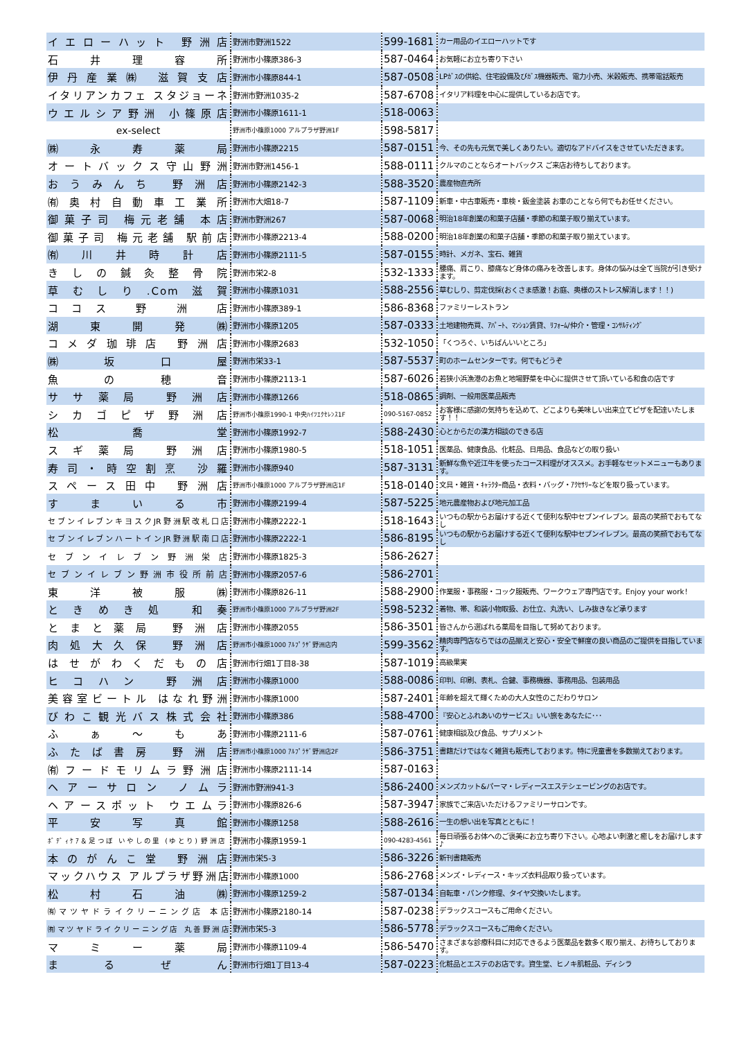| イエローハット 野洲店 | 野洲市野洲1522 | 599-1681 | カー用品のイエローハットです |
| 石 井 理 容 所 | 野洲市小篠原386-3 | 587-0464 | お気軽にお立ち寄り下さい |
| 伊丹産業㈱ 滋賀支店 | 野洲市小篠原844-1 | 587-0508 | LPｶﾞｽの供給、住宅設備及びｶﾞｽ機器販売、電力小売、米穀販売、携帯電話販売 |
| イタリアンカフェ スタジョーネ | 野洲市野洲1035-2 | 587-6708 | イタリア料理を中心に提供しているお店です。 |
| ウエルシア野洲 小篠原店 | 野洲市小篠原1611-1 | 518-0063 | |
| ex-select | 野洲市小篠原1000 アルプラザ野洲1F | 598-5817 | |
| ㈱ 永 寿 薬 局 | 野洲市小篠原2215 | 587-0151 | 今、その先も元気で美しくありたい。適切なアドバイスをさせていただきます。 |
| オートバックス守山野洲 | 野洲市野洲1456-1 | 588-0111 | クルマのことならオートバックス ご来店お待ちしております。 |
| おうみんち 野洲店 | 野洲市小篠原2142-3 | 588-3520 | 農産物直売所 |
| ㈲奥村自動車工業所 | 野洲市大畑18-7 | 587-1109 | 新車・中古車販売・車検・鈑金塗装 お車のことなら何でもお任せください。 |
| 御菓子司 梅元老舗 本店 | 野洲市野洲267 | 587-0068 | 明治18年創業の和菓子店舗・季節の和菓子取り揃えています。 |
| 御菓子司 梅元老舗 駅前店 | 野洲市小篠原2213-4 | 588-0200 | 明治18年創業の和菓子店舗・季節の和菓子取り揃えています。 |
| ㈲ 川 井 時 計 店 | 野洲市小篠原2111-5 | 587-0155 | 時計、メガネ、宝石、雑貨 |
| きしの鍼灸整骨院 | 野洲市栄2-8 | 532-1333 | 腰痛、肩こり、膝痛など身体の痛みを改善します。身体の悩みは全て当院が引き受けます。 |
| 草むしり.Com滋賀 | 野洲市小篠原1031 | 588-2556 | 草むしり、剪定伐採(おくさま感激！お庭、奥様のストレス解消します！！) |
| ココス 野 洲 店 | 野洲市小篠原389-1 | 586-8368 | ファミリーレストラン |
| 湖 東 開 発 ㈱ | 野洲市小篠原1205 | 587-0333 | 土地建物売買、ｱﾊﾟｰﾄ、ﾏﾝｼｮﾝ賃貸、ﾘﾌｫｰﾑ/仲介・管理・ｺﾝｻﾙﾃｨﾝｸﾞ |
| コメダ珈琲店 野洲店 | 野洲市小篠原2683 | 532-1050 | 「くつろぐ、いちばんいいところ」 |
| ㈱ 坂 口 屋 | 野洲市栄33-1 | 587-5537 | 町のホームセンターです。何でもどうぞ |
| 魚 の 穂 音 | 野洲市小篠原2113-1 | 587-6026 | 若狭小浜漁港のお魚と地場野菜を中心に提供させて頂いている和食の店です |
| ササ薬局 野洲店 | 野洲市小篠原1266 | 518-0865 | 調剤、一般用医薬品販売 |
| シカゴピザ野洲店 | 野洲市小篠原1990-1 中央ﾊｲﾂｴｸｾﾚﾝｽ1F | 090-5167-0852 | お客様に感謝の気持ちを込めて、どこよりも美味しい出来立てピザを配達いたします！！ |
| 松 喬 堂 | 野洲市小篠原1992-7 | 588-2430 | 心とからだの漢方相談のできる店 |
| スギ薬局 野洲店 | 野洲市小篠原1980-5 | 518-1051 | 医薬品、健康食品、化粧品、日用品、食品などの取り扱い |
| 寿司・時空割烹 沙羅 | 野洲市小篠原940 | 587-3131 | 新鮮な魚や近江牛を使ったコース料理がオススメ。お手軽なセットメニューもあります。 |
| スペース田中 野洲店 | 野洲市小篠原1000 アルプラザ野洲店1F | 518-0140 | 文具・雑貨・ｷｬﾗｸﾀｰ商品・衣料・バッグ・ｱｸｾｻﾘｰなどを取り扱っています。 |
| す ま い る 市 | 野洲市小篠原2199-4 | 587-5225 | 地元農産物および地元加工品 |
| セブンイレブンキヨスクJR野洲駅改札口店 | 野洲市小篠原2222-1 | 518-1643 | いつもの駅からお届けする近くて便利な駅中セブンイレブン。最高の笑顔でおもてなし |
| セブンイレブンハートインJR野洲駅南口店 | 野洲市小篠原2222-1 | 586-8195 | いつもの駅からお届けする近くて便利な駅中セブンイレブン。最高の笑顔でおもてなし |
| セブンイレブン野洲栄店 | 野洲市小篠原1825-3 | 586-2627 | |
| セブンイレブン野洲市役所前店 | 野洲市小篠原2057-6 | 586-2701 | |
| 東 洋 被 服 ㈱ | 野洲市小篠原826-11 | 588-2900 | 作業服・事務服・コック服販売、ワークウェア専門店です。Enjoy your work！ |
| ときめき処 和奏 | 野洲市小篠原1000 アルプラザ野洲2F | 598-5232 | 着物、帯、和装小物取扱、お仕立、丸洗い、しみ抜きなど承ります |
| とまと薬局 野洲店 | 野洲市小篠原2055 | 586-3501 | 皆さんから選ばれる薬局を目指して努めております。 |
| 肉処大久保 野洲店 | 野洲市小篠原1000 ｱﾙﾌﾟﾗｻﾞ野洲店内 | 599-3562 | 精肉専門店ならではの品揃えと安心・安全で鮮度の良い商品のご提供を目指しています。 |
| はせがわくだもの店 | 野洲市行畑1丁目8-38 | 587-1019 | 高級果実 |
| ヒコハン 野洲店 | 野洲市小篠原1000 | 588-0086 | 印判、印刷、表札、合鍵、事務機器、事務用品、包装用品 |
| 美容室ビートル はなれ野洲 | 野洲市小篠原1000 | 587-2401 | 年齢を超えて輝くための大人女性のこだわりサロン |
| びわこ観光バス株式会社 | 野洲市小篠原386 | 588-4700 | 『安心とふれあいのサービス』いい旅をあなたに･･･ |
| ふ ぁ ～ も あ | 野洲市小篠原2111-6 | 587-0761 | 健康相談及び食品、サプリメント |
| ふたば書房 野洲店 | 野洲市小篠原1000 ｱﾙﾌﾟﾗｻﾞ野洲店2F | 586-3751 | 書籍だけではなく雑貨も販売しております。特に児童書を多数揃えております。 |
| ㈲フードモリムラ野洲店 | 野洲市小篠原2111-14 | 587-0163 | |
| ヘアーサロン ノムラ | 野洲市野洲941-3 | 586-2400 | メンズカット&パーマ・レディースエステシェービングのお店です。 |
| ヘアースポット ウエムラ | 野洲市小篠原826-6 | 587-3947 | 家族でご来店いただけるファミリーサロンです。 |
| 平 安 写 真 館 | 野洲市小篠原1258 | 588-2616 | 一生の想い出を写真とともに！ |
| ﾎﾞﾃﾞｨｹｱ＆足つぼ いやしの里 (ゆとり) 野洲店 | 野洲市小篠原1959-1 | 090-4283-4561 | 毎日頑張るお体へのご褒美にお立ち寄り下さい。心地よい刺激と癒しをお届けします♪ |
| 本のがんこ堂 野洲店 | 野洲市栄5-3 | 586-3226 | 新刊書籍販売 |
| マックハウス アルプラザ野洲店 | 野洲市小篠原1000 | 586-2768 | メンズ・レディース・キッズ衣料品取り扱っています。 |
| 松 村 石 油 ㈱ | 野洲市小篠原1259-2 | 587-0134 | 自転車・パンク修理、タイヤ交換いたします。 |
| ㈲マツヤドライクリーニング店 本店 | 野洲市小篠原2180-14 | 587-0238 | デラックスコースもご用命ください。 |
| ㈲マツヤドライクリーニング店 丸善野洲店 | 野洲市栄5-3 | 586-5778 | デラックスコースもご用命ください。 |
| マ ミ ー 薬 局 | 野洲市小篠原1109-4 | 586-5470 | さまざまな診療科目に対応できるよう医薬品を数多く取り揃え、お待ちしております。 |
| ま る ぜ ん | 野洲市行畑1丁目13-4 | 587-0223 | 化粧品とエステのお店です。資生堂、ヒノキ肌粧品、ディシラ |